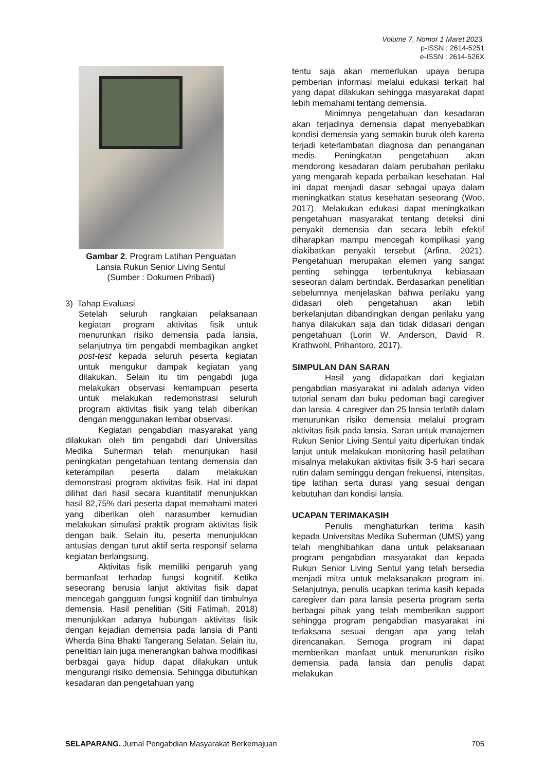Volume 7, Nomor 1 Maret 2023.
p-ISSN : 2614-5251
e-ISSN : 2614-526X
Gambar 2. Program Latihan Penguatan Lansia Rukun Senior Living Sentul (Sumber : Dokumen Pribadi)
3) Tahap Evaluasi
Setelah seluruh rangkaian pelaksanaan kegiatan program aktivitas fisik untuk menurunkan risiko demensia pada lansia, selanjutnya tim pengabdi membagikan angket post-test kepada seluruh peserta kegiatan untuk mengukur dampak kegiatan yang dilakukan. Selain itu tim pengabdi juga melakukan observasi kemampuan peserta untuk melakukan redemonstrasi seluruh program aktivitas fisik yang telah diberikan dengan menggunakan lembar observasi.
Kegiatan pengabdian masyarakat yang dilakukan oleh tim pengabdi dari Universitas Medika Suherman telah menunjukan hasil peningkatan pengetahuan tentang demensia dan keterampilan peserta dalam melakukan demonstrasi program aktivitas fisik. Hal ini dapat dilihat dari hasil secara kuantitatif menunjukkan hasil 82,75% dari peserta dapat memahami materi yang diberikan oleh narasumber kemudian melakukan simulasi praktik program aktivitas fisik dengan baik. Selain itu, peserta menunjukkan antusias dengan turut aktif serta responsif selama kegiatan berlangsung.
Aktivitas fisik memiliki pengaruh yang bermanfaat terhadap fungsi kognitif. Ketika seseorang berusia lanjut aktivitas fisik dapat mencegah gangguan fungsi kognitif dan timbulnya demensia. Hasil penelitian (Siti Fatimah, 2018) menunjukkan adanya hubungan aktivitas fisik dengan kejadian demensia pada lansia di Panti Wherda Bina Bhakti Tangerang Selatan. Selain itu, penelitian lain juga menerangkan bahwa modifikasi berbagai gaya hidup dapat dilakukan untuk mengurangi risiko demensia. Sehingga dibutuhkan kesadaran dan pengetahuan yang
tentu saja akan memerlukan upaya berupa pemberian informasi melalui edukasi terkait hal yang dapat dilakukan sehingga masyarakat dapat lebih memahami tentang demensia.
Minimnya pengetahuan dan kesadaran akan terjadinya demensia dapat menyebabkan kondisi demensia yang semakin buruk oleh karena terjadi keterlambatan diagnosa dan penanganan medis. Peningkatan pengetahuan akan mendorong kesadaran dalam perubahan perilaku yang mengarah kepada perbaikan kesehatan. Hal ini dapat menjadi dasar sebagai upaya dalam meningkatkan status kesehatan seseorang (Woo, 2017). Melakukan edukasi dapat meningkatkan pengetahuan masyarakat tentang deteksi dini penyakit demensia dan secara lebih efektif diharapkan mampu mencegah komplikasi yang diakibatkan penyakit tersebut (Arfina, 2021). Pengetahuan merupakan elemen yang sangat penting sehingga terbentuknya kebiasaan seseoran dalam bertindak. Berdasarkan penelitian sebelumnya menjelaskan bahwa perilaku yang didasari oleh pengetahuan akan lebih berkelanjutan dibandingkan dengan perilaku yang hanya dilakukan saja dan tidak didasari dengan pengetahuan (Lorin W. Anderson, David R. Krathwohl, Prihantoro, 2017).
SIMPULAN DAN SARAN
Hasil yang didapatkan dari kegiatan pengabdian masyarakat ini adalah adanya video tutorial senam dan buku pedoman bagi caregiver dan lansia. 4 caregiver dan 25 lansia terlatih dalam menurunkan risiko demensia melalui program aktivitas fisik pada lansia. Saran untuk manajemen Rukun Senior Living Sentul yaitu diperlukan tindak lanjut untuk melakukan monitoring hasil pelatihan misalnya melakukan aktivitas fisik 3-5 hari secara rutin dalam seminggu dengan frekuensi, intensitas, tipe latihan serta durasi yang sesuai dengan kebutuhan dan kondisi lansia.
UCAPAN TERIMAKASIH
Penulis menghaturkan terima kasih kepada Universitas Medika Suherman (UMS) yang telah menghibahkan dana untuk pelaksanaan program pengabdian masyarakat dan kepada Rukun Senior Living Sentul yang telah bersedia menjadi mitra untuk melaksanakan program ini. Selanjutnya, penulis ucapkan terima kasih kepada caregiver dan para lansia peserta program serta berbagai pihak yang telah memberikan support sehingga program pengabdian masyarakat ini terlaksana sesuai dengan apa yang telah direncanakan. Semoga program ini dapat memberikan manfaat untuk menurunkan risiko demensia pada lansia dan penulis dapat melakukan
SELAPARANG. Jurnal Pengabdian Masyarakat Berkemajuan 705